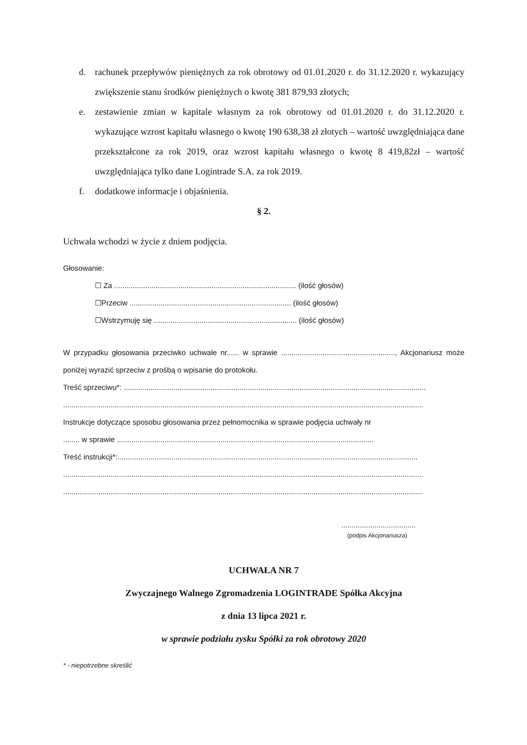d. rachunek przepływów pieniężnych za rok obrotowy od 01.01.2020 r. do 31.12.2020 r. wykazujący zwiększenie stanu środków pieniężnych o kwotę 381 879,93 złotych;
e. zestawienie zmian w kapitale własnym za rok obrotowy od 01.01.2020 r. do 31.12.2020 r. wykazujące wzrost kapitału własnego o kwotę 190 638,38 zł złotych – wartość uwzględniająca dane przekształcone za rok 2019, oraz wzrost kapitału własnego o kwotę 8 419,82zł – wartość uwzględniająca tylko dane Logintrade S.A. za rok 2019.
f. dodatkowe informacje i objaśnienia.
§ 2.
Uchwała wchodzi w życie z dniem podjęcia.
Głosowanie:
☐ Za ........................................................................................ (ilość głosów)
☐Przeciw .............................................................................. (ilość głosów)
☐Wstrzymuję się ..................................................................... (ilość głosów)
W przypadku głosowania przeciwko uchwale nr...... w sprawie ......................................................., Akcjonariusz może poniżej wyrazić sprzeciw z prośbą o wpisanie do protokołu.
Treść sprzeciwu*: ..................................................................................................................................................
..............................................................................................................................................................................
Instrukcje dotyczące sposobu głosowania przez pełnomocnika w sprawie podjęcia uchwały nr
........ w sprawie ............................................................................................................................
Treść instrukcji*:.................................................................................................................................................
..............................................................................................................................................................................
..............................................................................................................................................................................
....................................
(podpis Akcjonariusza)
UCHWAŁA NR 7
Zwyczajnego Walnego Zgromadzenia LOGINTRADE Spółka Akcyjna
z dnia 13 lipca 2021 r.
w sprawie podziału zysku Spółki za rok obrotowy 2020
* - niepotrzebne skreślić